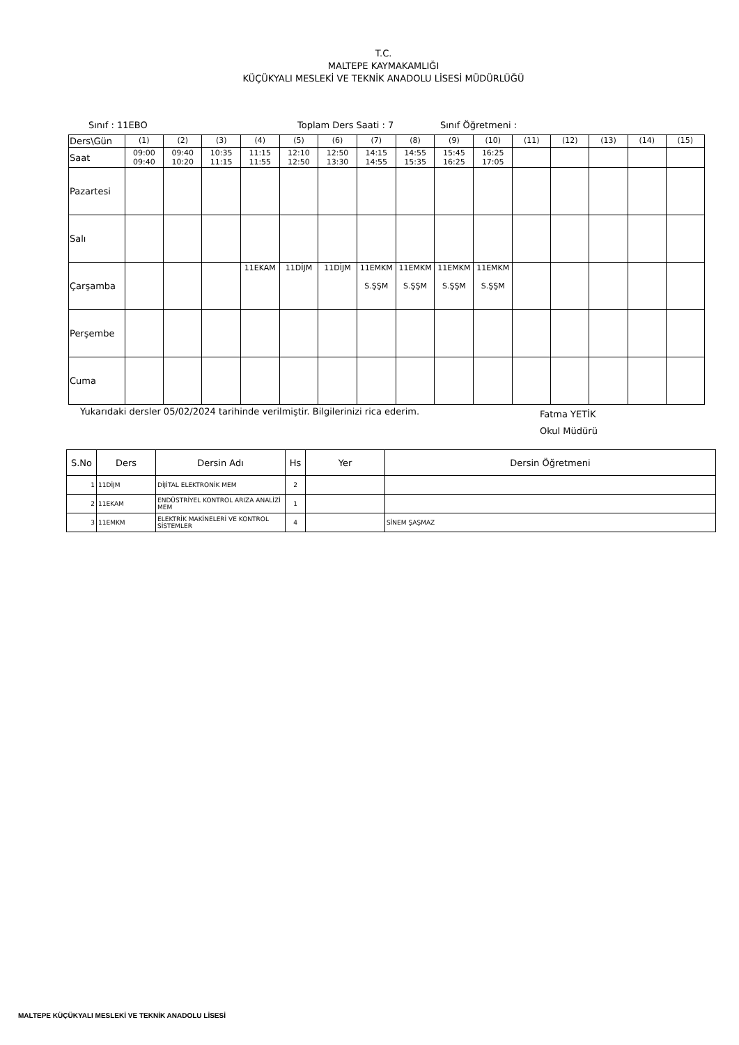T.C.
MALTEPE KAYMAKAMLIĞI
KÜÇÜKYALI MESLEKİ VE TEKNİK ANADOLU LİSESİ MÜDÜRLÜĞÜ
Sınıf : 11EBO Toplam Ders Saati : 7 Sınıf Öğretmeni :
| Ders\Gün | (1) | (2) | (3) | (4) | (5) | (6) | (7) | (8) | (9) | (10) | (11) | (12) | (13) | (14) | (15) |
| Saat | 09:00 09:40 | 09:40 10:20 | 10:35 11:15 | 11:15 11:55 | 12:10 12:50 | 12:50 13:30 | 14:15 14:55 | 14:55 15:35 | 15:45 16:25 | 16:25 17:05 | | | | | |
| Pazartesi | | | | | | | | | | | | | | | |
| Salı | | | | | | | | | | | | | | | |
| Çarşamba | | | | 11EKAM | 11DİJM | 11DİJM | 11EMKM S.ŞŞM | 11EMKM S.ŞŞM | 11EMKM S.ŞŞM | 11EMKM S.ŞŞM | | | | | |
| Perşembe | | | | | | | | | | | | | | | |
| Cuma | | | | | | | | | | | | | | | |
Yukarıdaki dersler 05/02/2024 tarihinde verilmiştir. Bilgilerinizi rica ederim. Fatma YETİK
Okul Müdürü
| S.No | Ders | Dersin Adı | Hs | Yer | Dersin Öğretmeni |
| --- | --- | --- | --- | --- | --- |
| 1 | 11DİJM | DİJİTAL ELEKTRONİK MEM | 2 | | |
| 2 | 11EKAM | ENDÜSTRİYEL KONTROL ARIZA ANALİZİ MEM | 1 | | |
| 3 | 11EMKM | ELEKTRİK MAKİNELERİ VE KONTROL SİSTEMLER | 4 | | SİNEM ŞAŞMAZ |
MALTEPE KÜÇÜKYALI MESLEKİ VE TEKNİK ANADOLU LİSESİ